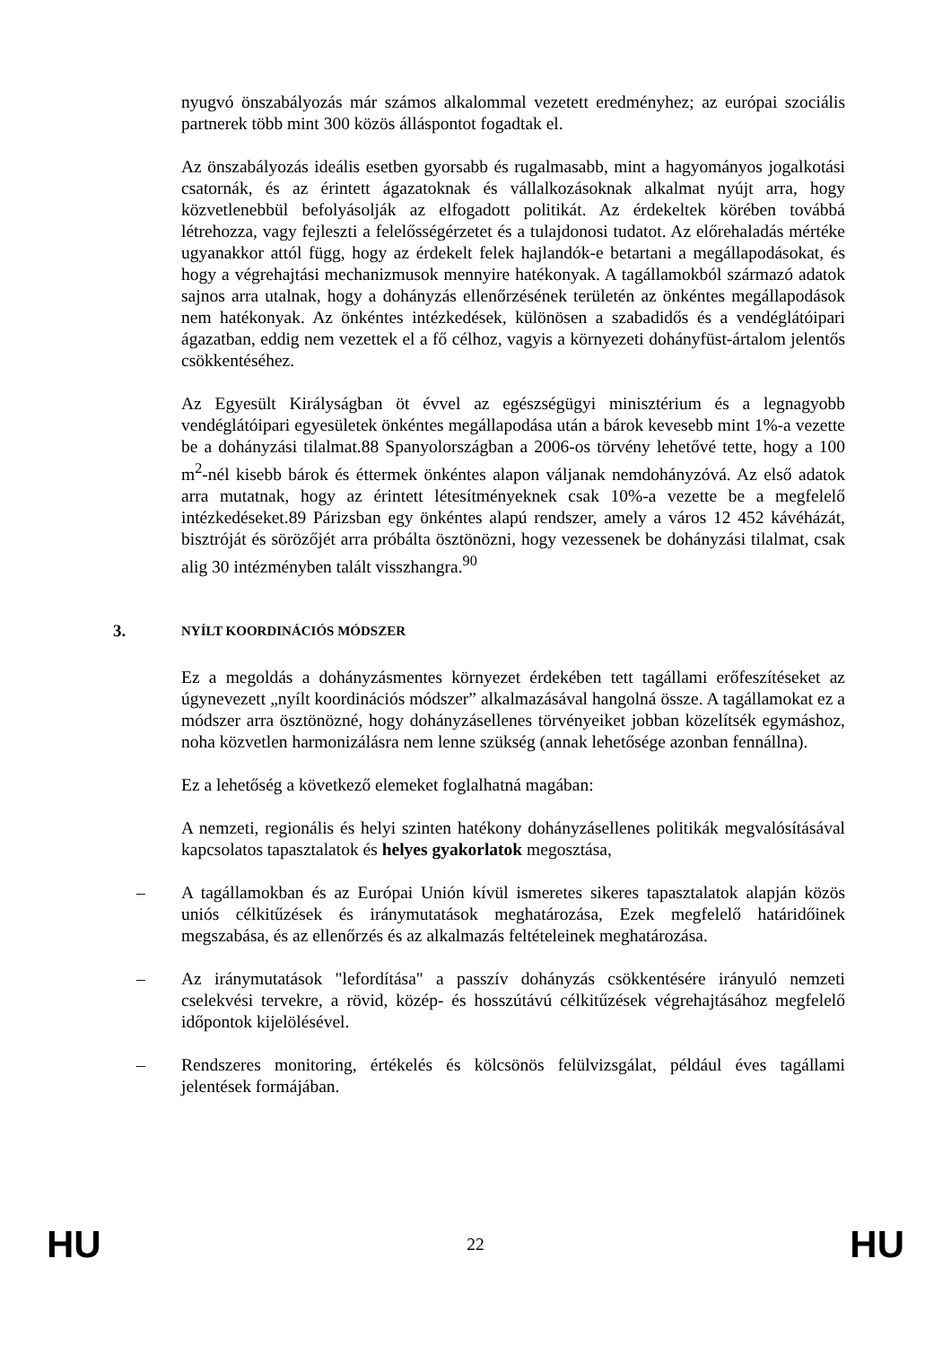nyugvó önszabályozás már számos alkalommal vezetett eredményhez; az európai szociális partnerek több mint 300 közös álláspontot fogadtak el.
Az önszabályozás ideális esetben gyorsabb és rugalmasabb, mint a hagyományos jogalkotási csatornák, és az érintett ágazatoknak és vállalkozásoknak alkalmat nyújt arra, hogy közvetlenebbül befolyásolják az elfogadott politikát. Az érdekeltek körében továbbá létrehozza, vagy fejleszti a felelősségérzetet és a tulajdonosi tudatot. Az előrehaladás mértéke ugyanakkor attól függ, hogy az érdekelt felek hajlandók-e betartani a megállapodásokat, és hogy a végrehajtási mechanizmusok mennyire hatékonyak. A tagállamokból származó adatok sajnos arra utalnak, hogy a dohányzás ellenőrzésének területén az önkéntes megállapodások nem hatékonyak. Az önkéntes intézkedések, különösen a szabadidős és a vendéglátóipari ágazatban, eddig nem vezettek el a fő célhoz, vagyis a környezeti dohányfüst-ártalom jelentős csökkentéséhez.
Az Egyesült Királyságban öt évvel az egészségügyi minisztérium és a legnagyobb vendéglátóipari egyesületek önkéntes megállapodása után a bárok kevesebb mint 1%-a vezette be a dohányzási tilalmat.88 Spanyolországban a 2006-os törvény lehetővé tette, hogy a 100 m<sup>2</sup>-nél kisebb bárok és éttermek önkéntes alapon váljanak nemdohányzóvá. Az első adatok arra mutatnak, hogy az érintett létesítményeknek csak 10%-a vezette be a megfelelő intézkedéseket.89 Párizsban egy önkéntes alapú rendszer, amely a város 12 452 kávéházát, bisztróját és sörözőjét arra próbálta ösztönözni, hogy vezessenek be dohányzási tilalmat, csak alig 30 intézményben talált visszhangra.<sup>90</sup>
3. NYÍLT KOORDINÁCIÓS MÓDSZER
Ez a megoldás a dohányzásmentes környezet érdekében tett tagállami erőfeszítéseket az úgynevezett „nyílt koordinációs módszer” alkalmazásával hangolná össze. A tagállamokat ez a módszer arra ösztönözné, hogy dohányzásellenes törvényeiket jobban közelítsék egymáshoz, noha közvetlen harmonizálásra nem lenne szükség (annak lehetősége azonban fennállna).
Ez a lehetőség a következő elemeket foglalhatná magában:
A nemzeti, regionális és helyi szinten hatékony dohányzásellenes politikák megvalósításával kapcsolatos tapasztalatok és helyes gyakorlatok megosztása,
– A tagállamokban és az Európai Unión kívül ismeretes sikeres tapasztalatok alapján közös uniós célkitűzések és iránymutatások meghatározása, Ezek megfelelő határidőinek megszabása, és az ellenőrzés és az alkalmazás feltételeinek meghatározása.
– Az iránymutatások "lefordítása" a passzív dohányzás csökkentésére irányuló nemzeti cselekvési tervekre, a rövid, közép- és hosszútávú célkitűzések végrehajtásához megfelelő időpontok kijelölésével.
– Rendszeres monitoring, értékelés és kölcsönös felülvizsgálat, például éves tagállami jelentések formájában.
HU 22 HU